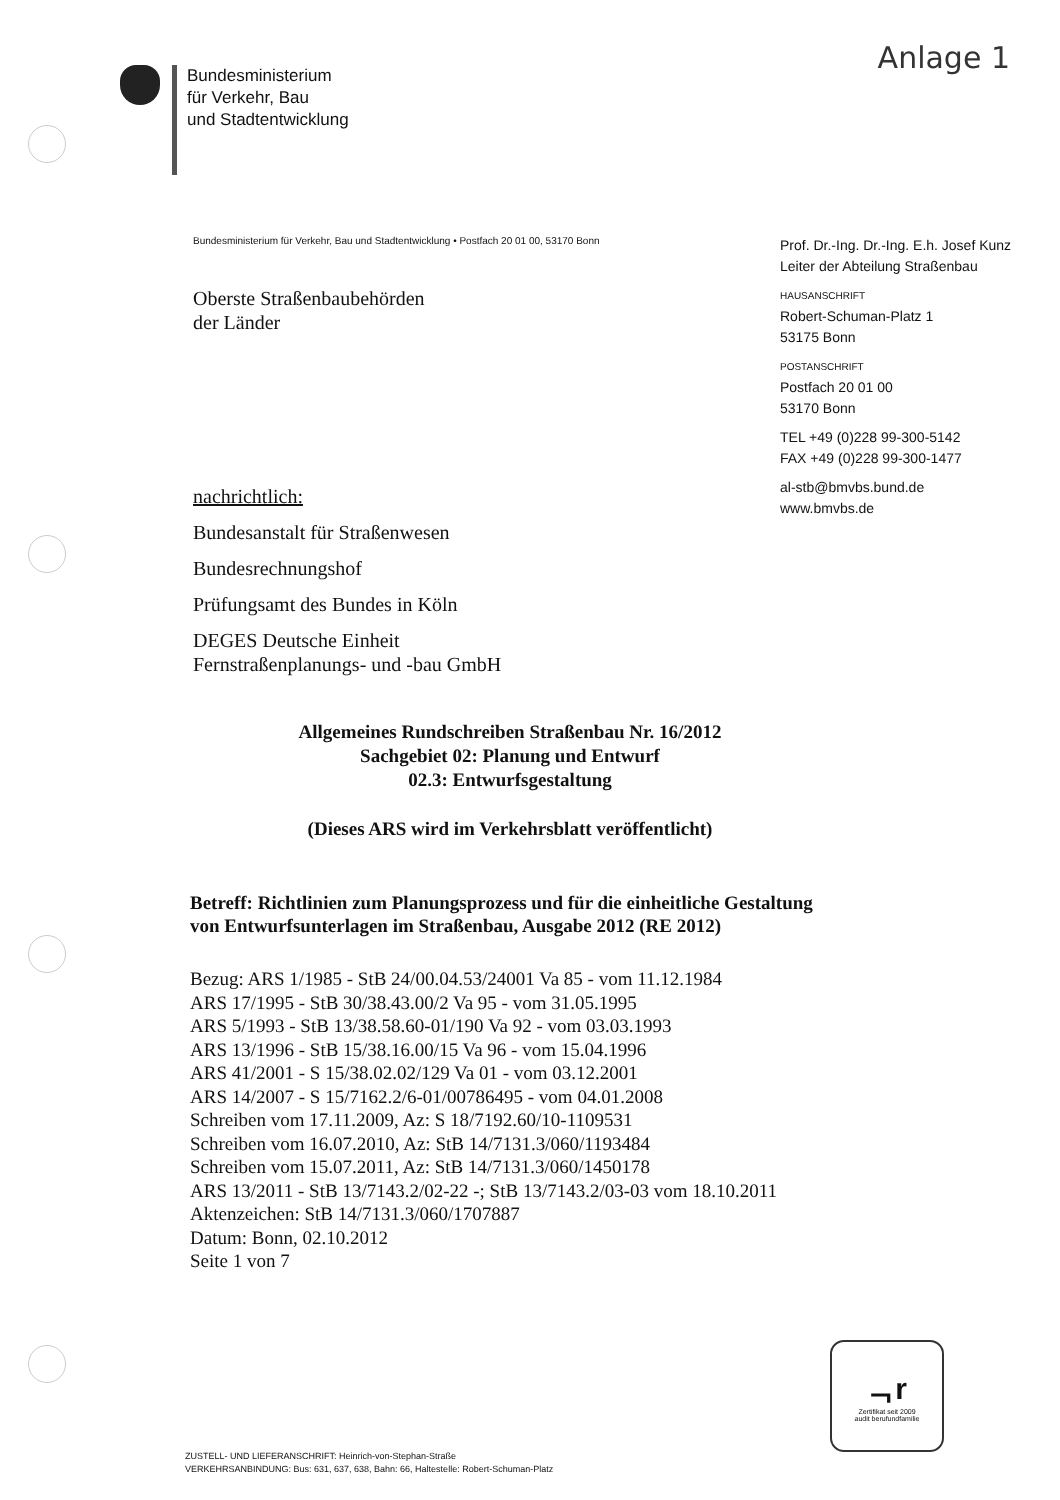Anlage 1
Bundesministerium
für Verkehr, Bau
und Stadtentwicklung
Bundesministerium für Verkehr, Bau und Stadtentwicklung • Postfach 20 01 00, 53170 Bonn
Oberste Straßenbaubehörden
der Länder
nachrichtlich:
Bundesanstalt für Straßenwesen
Bundesrechnungshof
Prüfungsamt des Bundes in Köln
DEGES Deutsche Einheit
Fernstraßenplanungs- und -bau GmbH
Prof. Dr.-Ing. Dr.-Ing. E.h. Josef Kunz
Leiter der Abteilung Straßenbau
HAUSANSCHRIFT
Robert-Schuman-Platz 1
53175 Bonn
POSTANSCHRIFT
Postfach 20 01 00
53170 Bonn
TEL +49 (0)228 99-300-5142
FAX +49 (0)228 99-300-1477
al-stb@bmvbs.bund.de
www.bmvbs.de
Allgemeines Rundschreiben Straßenbau Nr. 16/2012
Sachgebiet 02: Planung und Entwurf
02.3: Entwurfsgestaltung
(Dieses ARS wird im Verkehrsblatt veröffentlicht)
Betreff: Richtlinien zum Planungsprozess und für die einheitliche Gestaltung von Entwurfsunterlagen im Straßenbau, Ausgabe 2012 (RE 2012)
Bezug: ARS 1/1985 - StB 24/00.04.53/24001 Va 85 - vom 11.12.1984
ARS 17/1995 - StB 30/38.43.00/2 Va 95 - vom 31.05.1995
ARS 5/1993 - StB 13/38.58.60-01/190 Va 92 - vom 03.03.1993
ARS 13/1996 - StB 15/38.16.00/15 Va 96 - vom 15.04.1996
ARS 41/2001 - S 15/38.02.02/129 Va 01 - vom 03.12.2001
ARS 14/2007 - S 15/7162.2/6-01/00786495 - vom 04.01.2008
Schreiben vom 17.11.2009, Az: S 18/7192.60/10-1109531
Schreiben vom 16.07.2010, Az: StB 14/7131.3/060/1193484
Schreiben vom 15.07.2011, Az: StB 14/7131.3/060/1450178
ARS 13/2011 - StB 13/7143.2/02-22 -; StB 13/7143.2/03-03 vom 18.10.2011
Aktenzeichen: StB 14/7131.3/060/1707887
Datum: Bonn, 02.10.2012
Seite 1 von 7
ᆨr
Zertifikat seit 2009
audit berufundfamilie
ZUSTELL- UND LIEFERANSCHRIFT: Heinrich-von-Stephan-Straße
VERKEHRSANBINDUNG: Bus: 631, 637, 638, Bahn: 66, Haltestelle: Robert-Schuman-Platz